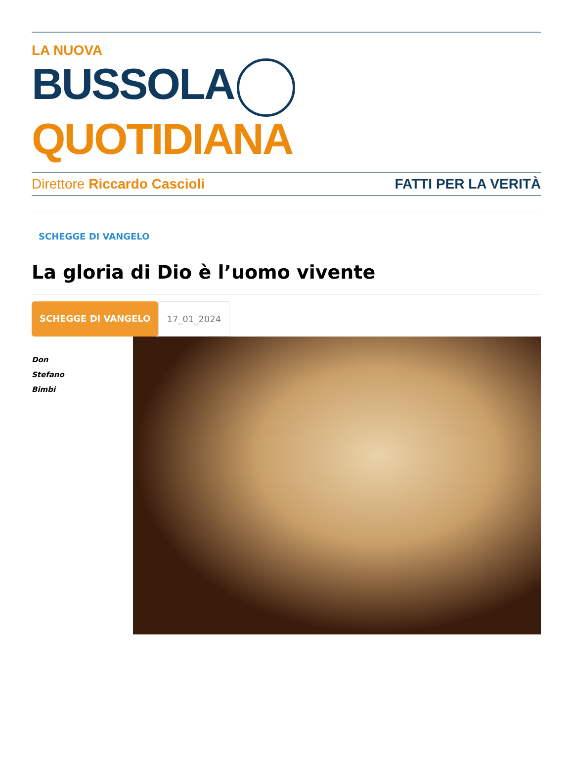LA NUOVA
BUSSOLA QUOTIDIANA
Direttore Riccardo Cascioli FATTI PER LA VERITÀ
SCHEGGE DI VANGELO
La gloria di Dio è l’uomo vivente
SCHEGGE DI VANGELO 17_01_2024
Don
Stefano
Bimbi